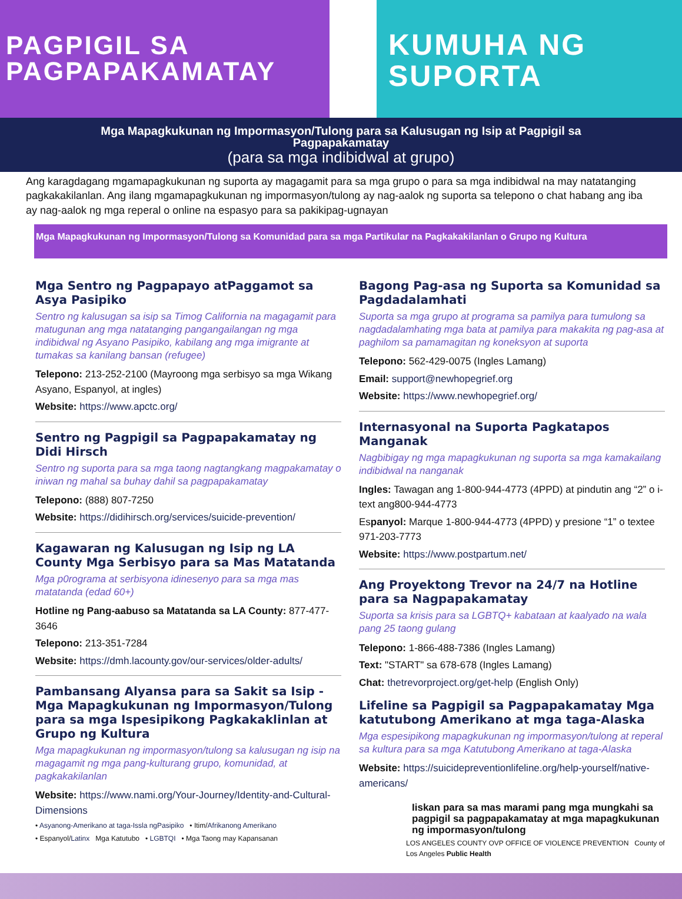PAGPIGIL SA
PAGPAPAKAMATAY
KUMUHA NG
SUPORTA
Mga Mapagkukunan ng Impormasyon/Tulong para sa Kalusugan ng Isip at Pagpigil sa Pagpapakamatay
(para sa mga indibidwal at grupo)
Ang karagdagang mgamapagkukunan ng suporta ay magagamit para sa mga grupo o para sa mga indibidwal na may natatanging pagkakakilanlan. Ang ilang mgamapagkukunan ng impormasyon/tulong ay nag-aalok ng suporta sa telepono o chat habang ang iba ay nag-aalok ng mga reperal o online na espasyo para sa pakikipag-ugnayan
Mga Mapagkukunan ng Impormasyon/Tulong sa Komunidad para sa mga Partikular na Pagkakakilanlan o Grupo ng Kultura
Mga Sentro ng Pagpapayo atPaggamot sa Asya Pasipiko
Sentro ng kalusugan sa isip sa Timog California na magagamit para matugunan ang mga natatanging pangangailangan ng mga indibidwal ng Asyano Pasipiko, kabilang ang mga imigrante at tumakas sa kanilang bansan (refugee)
Telepono: 213-252-2100 (Mayroong mga serbisyo sa mga Wikang Asyano, Espanyol, at ingles)
Website: https://www.apctc.org/
Sentro ng Pagpigil sa Pagpapakamatay ng Didi Hirsch
Sentro ng suporta para sa mga taong nagtangkang magpakamatay o iniwan ng mahal sa buhay dahil sa pagpapakamatay
Telepono: (888) 807-7250
Website: https://didihirsch.org/services/suicide-prevention/
Kagawaran ng Kalusugan ng Isip ng LA County Mga Serbisyo para sa Mas Matatanda
Mga p0rograma at serbisyona idinesenyo para sa mga mas matatanda (edad 60+)
Hotline ng Pang-aabuso sa Matatanda sa LA County: 877-477-3646
Telepono: 213-351-7284
Website: https://dmh.lacounty.gov/our-services/older-adults/
Pambansang Alyansa para sa Sakit sa Isip - Mga Mapagkukunan ng Impormasyon/Tulong para sa mga Ispesipikong Pagkakaklinlan at Grupo ng Kultura
Mga mapagkukunan ng impormasyon/tulong sa kalusugan ng isip na magagamit ng mga pang-kulturang grupo, komunidad, at pagkakakilanlan
Website: https://www.nami.org/Your-Journey/Identity-and-Cultural-Dimensions
• Asyanong-Amerikano at taga-Issla ngPasipiko • Itim/Afrikanong Amerikano
• Espanyol/Latinx Mga Katutubo • LGBTQI • Mga Taong may Kapansanan
Bagong Pag-asa ng Suporta sa Komunidad sa Pagdadalamhati
Suporta sa mga grupo at programa sa pamilya para tumulong sa nagdadalamhating mga bata at pamilya para makakita ng pag-asa at paghilom sa pamamagitan ng koneksyon at suporta
Telepono: 562-429-0075 (Ingles Lamang)
Email: support@newhopegrief.org
Website: https://www.newhopegrief.org/
Internasyonal na Suporta Pagkatapos Manganak
Nagbibigay ng mga mapagkukunan ng suporta sa mga kamakailang indibidwal na nanganak
Ingles: Tawagan ang 1-800-944-4773 (4PPD) at pindutin ang “2” o i-text ang800-944-4773
Espanyol: Marque 1-800-944-4773 (4PPD) y presione “1” o textee 971-203-7773
Website: https://www.postpartum.net/
Ang Proyektong Trevor na 24/7 na Hotline para sa Nagpapakamatay
Suporta sa krisis para sa LGBTQ+ kabataan at kaalyado na wala pang 25 taong gulang
Telepono: 1-866-488-7386 (Ingles Lamang)
Text: "START" sa 678-678 (Ingles Lamang)
Chat: thetrevorproject.org/get-help (English Only)
Lifeline sa Pagpigil sa Pagpapakamatay Mga katutubong Amerikano at mga taga-Alaska
Mga espesipikong mapagkukunan ng impormasyon/tulong at reperal sa kultura para sa mga Katutubong Amerikano at taga-Alaska
Website: https://suicidepreventionlifeline.org/help-yourself/native-americans/
Iiskan para sa mas marami pang mga mungkahi sa pagpigil sa pagpapakamatay at mga mapagkukunan ng impormasyon/tulong
LOS ANGELES COUNTY OVP OFFICE OF VIOLENCE PREVENTION County of Los Angeles Public Health